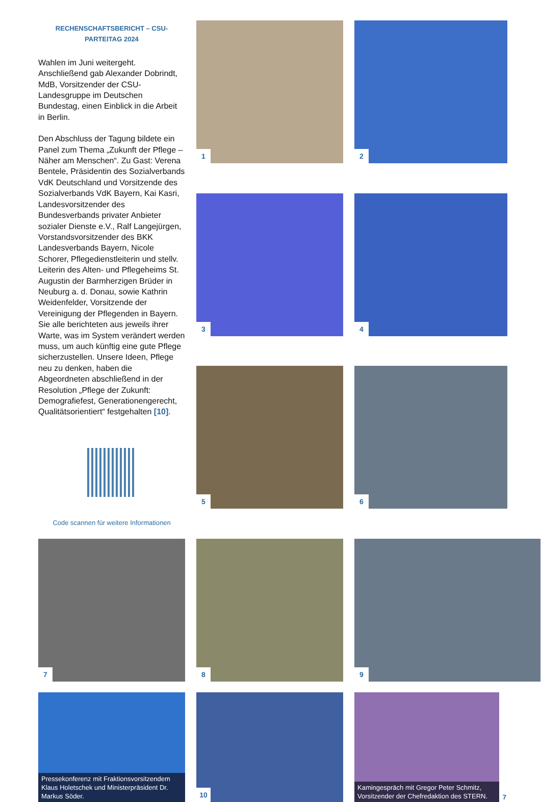1
2
RECHENSCHAFTSBERICHT – CSU-PARTEITAG 2024
Wahlen im Juni weitergeht. Anschließend gab Alexander Dobrindt, MdB, Vorsitzender der CSU-Landesgruppe im Deutschen Bundestag, einen Einblick in die Arbeit in Berlin.
Den Abschluss der Tagung bildete ein Panel zum Thema „Zukunft der Pflege – Näher am Menschen“. Zu Gast: Verena Bentele, Präsidentin des Sozialverbands VdK Deutschland und Vorsitzende des Sozialverbands VdK Bayern, Kai Kasri, Landesvorsitzender des Bundesverbands privater Anbieter sozialer Dienste e.V., Ralf Langejürgen, Vorstandsvorsitzender des BKK Landesverbands Bayern, Nicole Schorer, Pflegedienstleiterin und stellv. Leiterin des Alten- und Pflegeheims St. Augustin der Barmherzigen Brüder in Neuburg a. d. Donau, sowie Kathrin Weidenfelder, Vorsitzende der Vereinigung der Pflegenden in Bayern. Sie alle berichteten aus jeweils ihrer Warte, was im System verändert werden muss, um auch künftig eine gute Pflege sicherzustellen. Unsere Ideen, Pflege neu zu denken, haben die Abgeordneten abschließend in der Resolution „Pflege der Zukunft: Demografiefest, Generationengerecht, Qualitätsorientiert“ festgehalten [10].
Code scannen für weitere Informationen
3
4
5
6
7
8
9
Pressekonferenz mit Fraktionsvorsitzendem Klaus Holetschek und Ministerpräsident Dr. Markus Söder.
10
Kamingespräch mit Gregor Peter Schmitz, Vorsitzender der Chefredaktion des STERN.
7